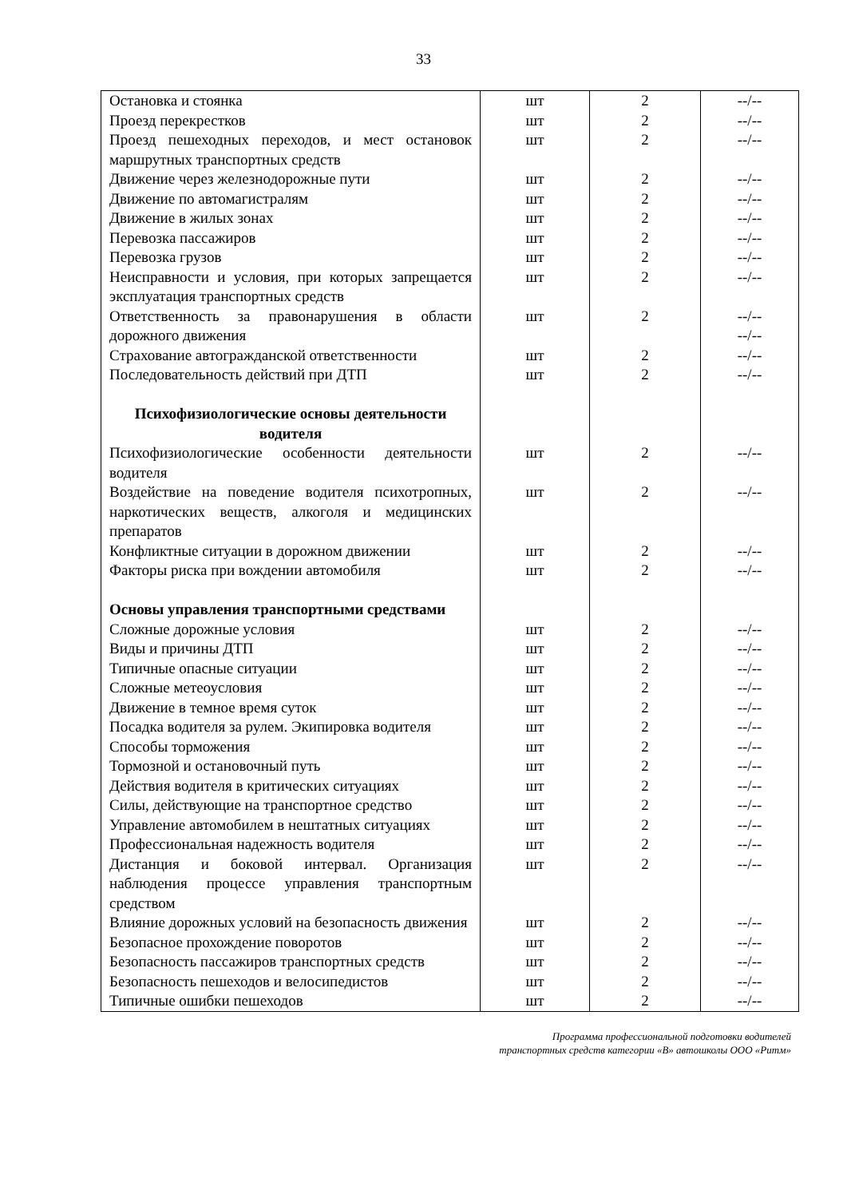33
| Остановка и стоянка | шт | 2 | --/-- |
| Проезд перекрестков | шт | 2 | --/-- |
| Проезд пешеходных переходов, и мест остановок маршрутных транспортных средств | шт | 2 | --/-- |
| Движение через железнодорожные пути | шт | 2 | --/-- |
| Движение по автомагистралям | шт | 2 | --/-- |
| Движение в жилых зонах | шт | 2 | --/-- |
| Перевозка пассажиров | шт | 2 | --/-- |
| Перевозка грузов | шт | 2 | --/-- |
| Неисправности и условия, при которых запрещается эксплуатация транспортных средств | шт | 2 | --/-- |
| Ответственность за правонарушения в области дорожного движения | шт | 2 | --/-- --/-- |
| Страхование автогражданской ответственности | шт | 2 | --/-- |
| Последовательность действий при ДТП | шт | 2 | --/-- |
| Психофизиологические основы деятельности водителя | | | |
| Психофизиологические особенности деятельности водителя | шт | 2 | --/-- |
| Воздействие на поведение водителя психотропных, наркотических веществ, алкоголя и медицинских препаратов | шт | 2 | --/-- |
| Конфликтные ситуации в дорожном движении | шт | 2 | --/-- |
| Факторы риска при вождении автомобиля | шт | 2 | --/-- |
| Основы управления транспортными средствами | | | |
| Сложные дорожные условия | шт | 2 | --/-- |
| Виды и причины ДТП | шт | 2 | --/-- |
| Типичные опасные ситуации | шт | 2 | --/-- |
| Сложные метеоусловия | шт | 2 | --/-- |
| Движение в темное время суток | шт | 2 | --/-- |
| Посадка водителя за рулем. Экипировка водителя | шт | 2 | --/-- |
| Способы торможения | шт | 2 | --/-- |
| Тормозной и остановочный путь | шт | 2 | --/-- |
| Действия водителя в критических ситуациях | шт | 2 | --/-- |
| Силы, действующие на транспортное средство | шт | 2 | --/-- |
| Управление автомобилем в нештатных ситуациях | шт | 2 | --/-- |
| Профессиональная надежность водителя | шт | 2 | --/-- |
| Дистанция и боковой интервал. Организация наблюдения процессе управления транспортным средством | шт | 2 | --/-- |
| Влияние дорожных условий на безопасность движения | шт | 2 | --/-- |
| Безопасное прохождение поворотов | шт | 2 | --/-- |
| Безопасность пассажиров транспортных средств | шт | 2 | --/-- |
| Безопасность пешеходов и велосипедистов | шт | 2 | --/-- |
| Типичные ошибки пешеходов | шт | 2 | --/-- |
Программа профессиональной подготовки водителей
транспортных средств категории «В» автошколы ООО «Ритм»